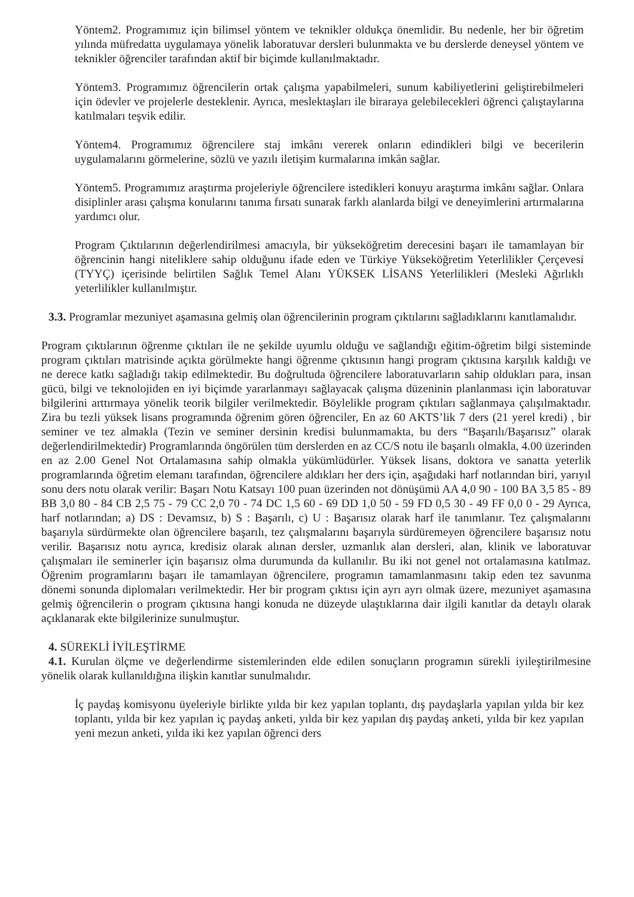Yöntem2. Programımız için bilimsel yöntem ve teknikler oldukça önemlidir. Bu nedenle, her bir öğretim yılında müfredatta uygulamaya yönelik laboratuvar dersleri bulunmakta ve bu derslerde deneysel yöntem ve teknikler öğrenciler tarafından aktif bir biçimde kullanılmaktadır.
Yöntem3. Programımız öğrencilerin ortak çalışma yapabilmeleri, sunum kabiliyetlerini geliştirebilmeleri için ödevler ve projelerle desteklenir. Ayrıca, meslektaşları ile biraraya gelebilecekleri öğrenci çalıştaylarına katılmaları teşvik edilir.
Yöntem4. Programımız öğrencilere staj imkânı vererek onların edindikleri bilgi ve becerilerin uygulamalarını görmelerine, sözlü ve yazılı iletişim kurmalarına imkân sağlar.
Yöntem5. Programımız araştırma projeleriyle öğrencilere istedikleri konuyu araştırma imkânı sağlar. Onlara disiplinler arası çalışma konularını tanıma fırsatı sunarak farklı alanlarda bilgi ve deneyimlerini artırmalarına yardımcı olur.
Program Çıktılarının değerlendirilmesi amacıyla, bir yükseköğretim derecesini başarı ile tamamlayan bir öğrencinin hangi niteliklere sahip olduğunu ifade eden ve Türkiye Yükseköğretim Yeterlilikler Çerçevesi (TYYÇ) içerisinde belirtilen Sağlık Temel Alanı YÜKSEK LİSANS Yeterlilikleri (Mesleki Ağırlıklı yeterlilikler kullanılmıştır.
3.3. Programlar mezuniyet aşamasına gelmiş olan öğrencilerinin program çıktılarını sağladıklarını kanıtlamalıdır.
Program çıktılarının öğrenme çıktıları ile ne şekilde uyumlu olduğu ve sağlandığı eğitim-öğretim bilgi sisteminde program çıktıları matrisinde açıkta görülmekte hangi öğrenme çıktısının hangi program çıktısına karşılık kaldığı ve ne derece katkı sağladığı takip edilmektedir. Bu doğrultuda öğrencilere laboratuvarların sahip oldukları para, insan gücü, bilgi ve teknolojiden en iyi biçimde yararlanmayı sağlayacak çalışma düzeninin planlanması için laboratuvar bilgilerini arttırmaya yönelik teorik bilgiler verilmektedir. Böylelikle program çıktıları sağlanmaya çalışılmaktadır. Zira bu tezli yüksek lisans programında öğrenim gören öğrenciler, En az 60 AKTS’lik 7 ders (21 yerel kredi) , bir seminer ve tez almakla (Tezin ve seminer dersinin kredisi bulunmamakta, bu ders “Başarılı/Başarısız” olarak değerlendirilmektedir) Programlarında öngörülen tüm derslerden en az CC/S notu ile başarılı olmakla, 4.00 üzerinden en az 2.00 Genel Not Ortalamasına sahip olmakla yükümlüdürler. Yüksek lisans, doktora ve sanatta yeterlik programlarında öğretim elemanı tarafından, öğrencilere aldıkları her ders için, aşağıdaki harf notlarından biri, yarıyıl sonu ders notu olarak verilir: Başarı Notu Katsayı 100 puan üzerinden not dönüşümü AA 4,0 90 - 100 BA 3,5 85 - 89 BB 3,0 80 - 84 CB 2,5 75 - 79 CC 2,0 70 - 74 DC 1,5 60 - 69 DD 1,0 50 - 59 FD 0,5 30 - 49 FF 0,0 0 - 29 Ayrıca, harf notlarından; a) DS : Devamsız, b) S : Başarılı, c) U : Başarısız olarak harf ile tanımlanır. Tez çalışmalarını başarıyla sürdürmekte olan öğrencilere başarılı, tez çalışmalarını başarıyla sürdüremeyen öğrencilere başarısız notu verilir. Başarısız notu ayrıca, kredisiz olarak alınan dersler, uzmanlık alan dersleri, alan, klinik ve laboratuvar çalışmaları ile seminerler için başarısız olma durumunda da kullanılır. Bu iki not genel not ortalamasına katılmaz. Öğrenim programlarını başarı ile tamamlayan öğrencilere, programın tamamlanmasını takip eden tez savunma dönemi sonunda diplomaları verilmektedir. Her bir program çıktısı için ayrı ayrı olmak üzere, mezuniyet aşamasına gelmiş öğrencilerin o program çıktısına hangi konuda ne düzeyde ulaştıklarına dair ilgili kanıtlar da detaylı olarak açıklanarak ekte bilgilerinize sunulmuştur.
4. SÜREKLİ İYİLEŞTİRME
4.1. Kurulan ölçme ve değerlendirme sistemlerinden elde edilen sonuçların programın sürekli iyileştirilmesine yönelik olarak kullanıldığına ilişkin kanıtlar sunulmalıdır.
İç paydaş komisyonu üyeleriyle birlikte yılda bir kez yapılan toplantı, dış paydaşlarla yapılan yılda bir kez toplantı, yılda bir kez yapılan iç paydaş anketi, yılda bir kez yapılan dış paydaş anketi, yılda bir kez yapılan yeni mezun anketi, yılda iki kez yapılan öğrenci ders